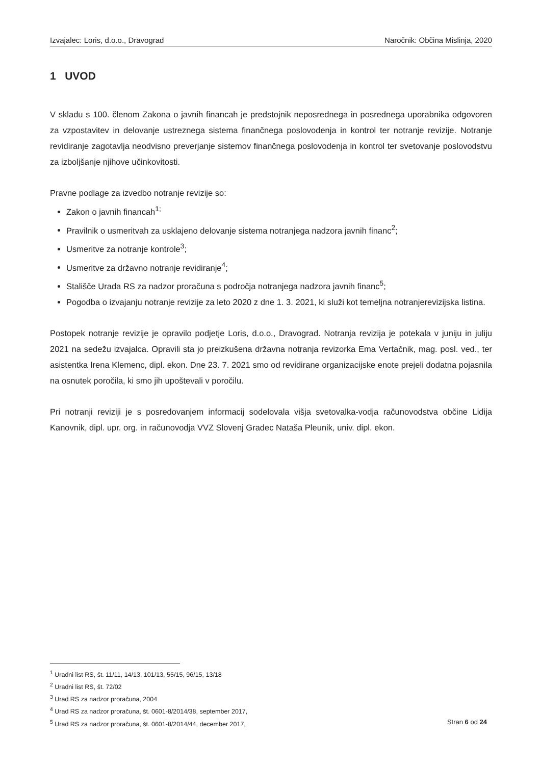Izvajalec: Loris, d.o.o., Dravograd Naročnik: Občina Mislinja, 2020
1 UVOD
V skladu s 100. členom Zakona o javnih financah je predstojnik neposrednega in posrednega uporabnika odgovoren za vzpostavitev in delovanje ustreznega sistema finančnega poslovodenja in kontrol ter notranje revizije. Notranje revidiranje zagotavlja neodvisno preverjanje sistemov finančnega poslovodenja in kontrol ter svetovanje poslovodstvu za izboljšanje njihove učinkovitosti.
Pravne podlage za izvedbo notranje revizije so:
Zakon o javnih financah<sup>1;</sup>
Pravilnik o usmeritvah za usklajeno delovanje sistema notranjega nadzora javnih financ<sup>2</sup>;
Usmeritve za notranje kontrole<sup>3</sup>;
Usmeritve za državno notranje revidiranje<sup>4</sup>;
Stališče Urada RS za nadzor proračuna s področja notranjega nadzora javnih financ<sup>5</sup>;
Pogodba o izvajanju notranje revizije za leto 2020 z dne 1. 3. 2021, ki služi kot temeljna notranjerevizijska listina.
Postopek notranje revizije je opravilo podjetje Loris, d.o.o., Dravograd. Notranja revizija je potekala v juniju in juliju 2021 na sedežu izvajalca. Opravili sta jo preizkušena državna notranja revizorka Ema Vertačnik, mag. posl. ved., ter asistentka Irena Klemenc, dipl. ekon. Dne 23. 7. 2021 smo od revidirane organizacijske enote prejeli dodatna pojasnila na osnutek poročila, ki smo jih upoštevali v poročilu.
Pri notranji reviziji je s posredovanjem informacij sodelovala višja svetovalka-vodja računovodstva občine Lidija Kanovnik, dipl. upr. org. in računovodja VVZ Slovenj Gradec Nataša Pleunik, univ. dipl. ekon.
<sup>1</sup> Uradni list RS, št. 11/11, 14/13, 101/13, 55/15, 96/15, 13/18
<sup>2</sup> Uradni list RS, št. 72/02
<sup>3</sup> Urad RS za nadzor proračuna, 2004
<sup>4</sup> Urad RS za nadzor proračuna, št. 0601-8/2014/38, september 2017,
<sup>5</sup> Urad RS za nadzor proračuna, št. 0601-8/2014/44, december 2017,
Stran 6 od 24